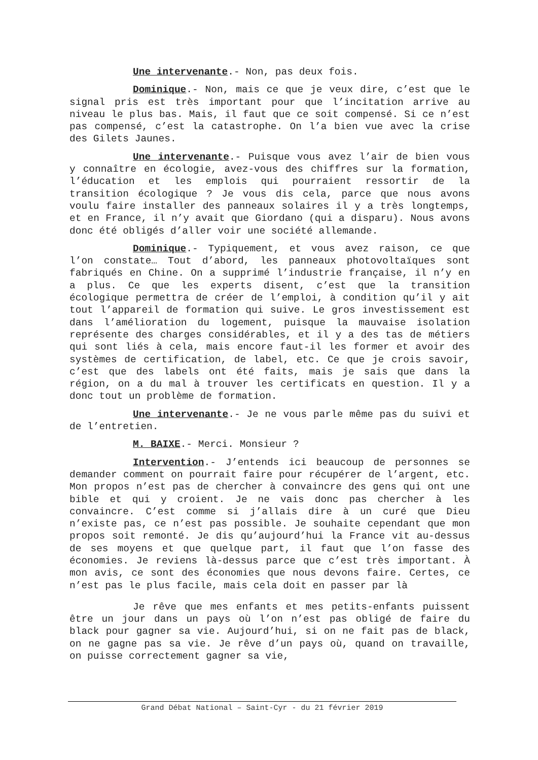Une intervenante.- Non, pas deux fois.
Dominique.- Non, mais ce que je veux dire, c’est que le signal pris est très important pour que l’incitation arrive au niveau le plus bas. Mais, il faut que ce soit compensé. Si ce n’est pas compensé, c’est la catastrophe. On l’a bien vue avec la crise des Gilets Jaunes.
Une intervenante.- Puisque vous avez l’air de bien vous y connaître en écologie, avez-vous des chiffres sur la formation, l’éducation et les emplois qui pourraient ressortir de la transition écologique ? Je vous dis cela, parce que nous avons voulu faire installer des panneaux solaires il y a très longtemps, et en France, il n’y avait que Giordano (qui a disparu). Nous avons donc été obligés d’aller voir une société allemande.
Dominique.- Typiquement, et vous avez raison, ce que l’on constate… Tout d’abord, les panneaux photovoltaïques sont fabriqués en Chine. On a supprimé l’industrie française, il n’y en a plus. Ce que les experts disent, c’est que la transition écologique permettra de créer de l’emploi, à condition qu’il y ait tout l’appareil de formation qui suive. Le gros investissement est dans l’amélioration du logement, puisque la mauvaise isolation représente des charges considérables, et il y a des tas de métiers qui sont liés à cela, mais encore faut-il les former et avoir des systèmes de certification, de label, etc. Ce que je crois savoir, c’est que des labels ont été faits, mais je sais que dans la région, on a du mal à trouver les certificats en question. Il y a donc tout un problème de formation.
Une intervenante.- Je ne vous parle même pas du suivi et de l’entretien.
M. BAIXE.- Merci. Monsieur ?
Intervention.- J’entends ici beaucoup de personnes se demander comment on pourrait faire pour récupérer de l’argent, etc. Mon propos n’est pas de chercher à convaincre des gens qui ont une bible et qui y croient. Je ne vais donc pas chercher à les convaincre. C’est comme si j’allais dire à un curé que Dieu n’existe pas, ce n’est pas possible. Je souhaite cependant que mon propos soit remonté. Je dis qu’aujourd’hui la France vit au-dessus de ses moyens et que quelque part, il faut que l’on fasse des économies. Je reviens là-dessus parce que c’est très important. À mon avis, ce sont des économies que nous devons faire. Certes, ce n’est pas le plus facile, mais cela doit en passer par là
Je rêve que mes enfants et mes petits-enfants puissent être un jour dans un pays où l’on n’est pas obligé de faire du black pour gagner sa vie. Aujourd’hui, si on ne fait pas de black, on ne gagne pas sa vie. Je rêve d’un pays où, quand on travaille, on puisse correctement gagner sa vie,
Grand Débat National – Saint-Cyr - du 21 février 2019